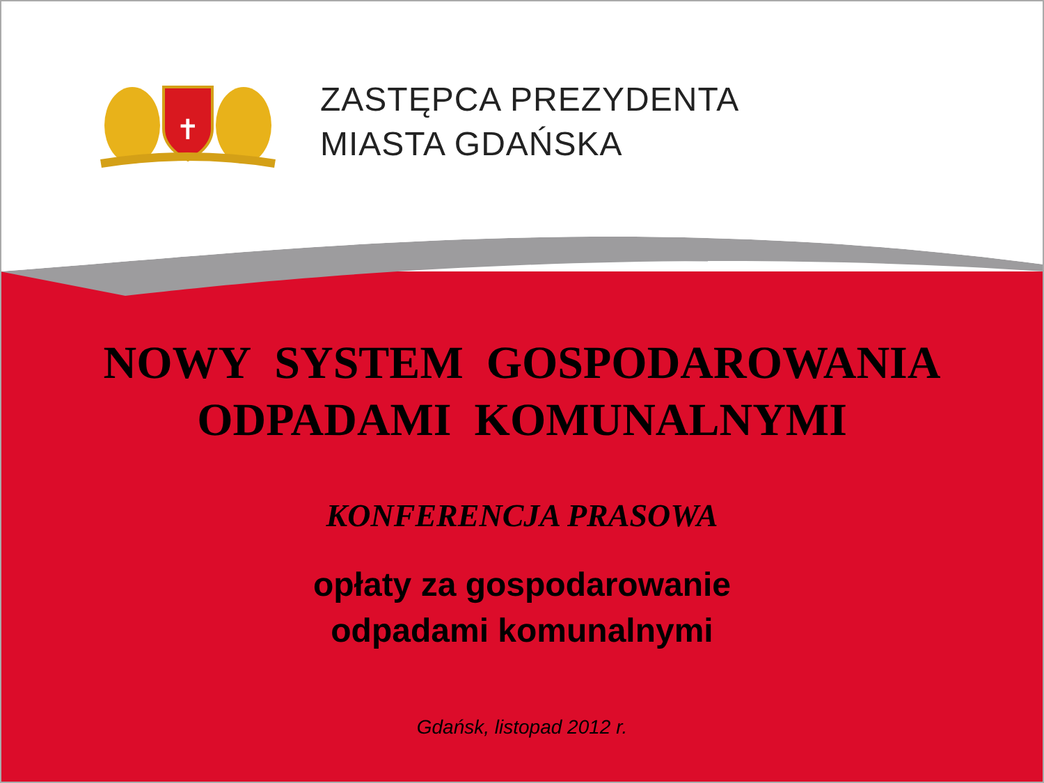✝
ZASTĘPCA PREZYDENTA
MIASTA GDAŃSKA
NOWY SYSTEM GOSPODAROWANIA
ODPADAMI KOMUNALNYMI
KONFERENCJA PRASOWA
opłaty za gospodarowanie
odpadami komunalnymi
Gdańsk, listopad 2012 r.